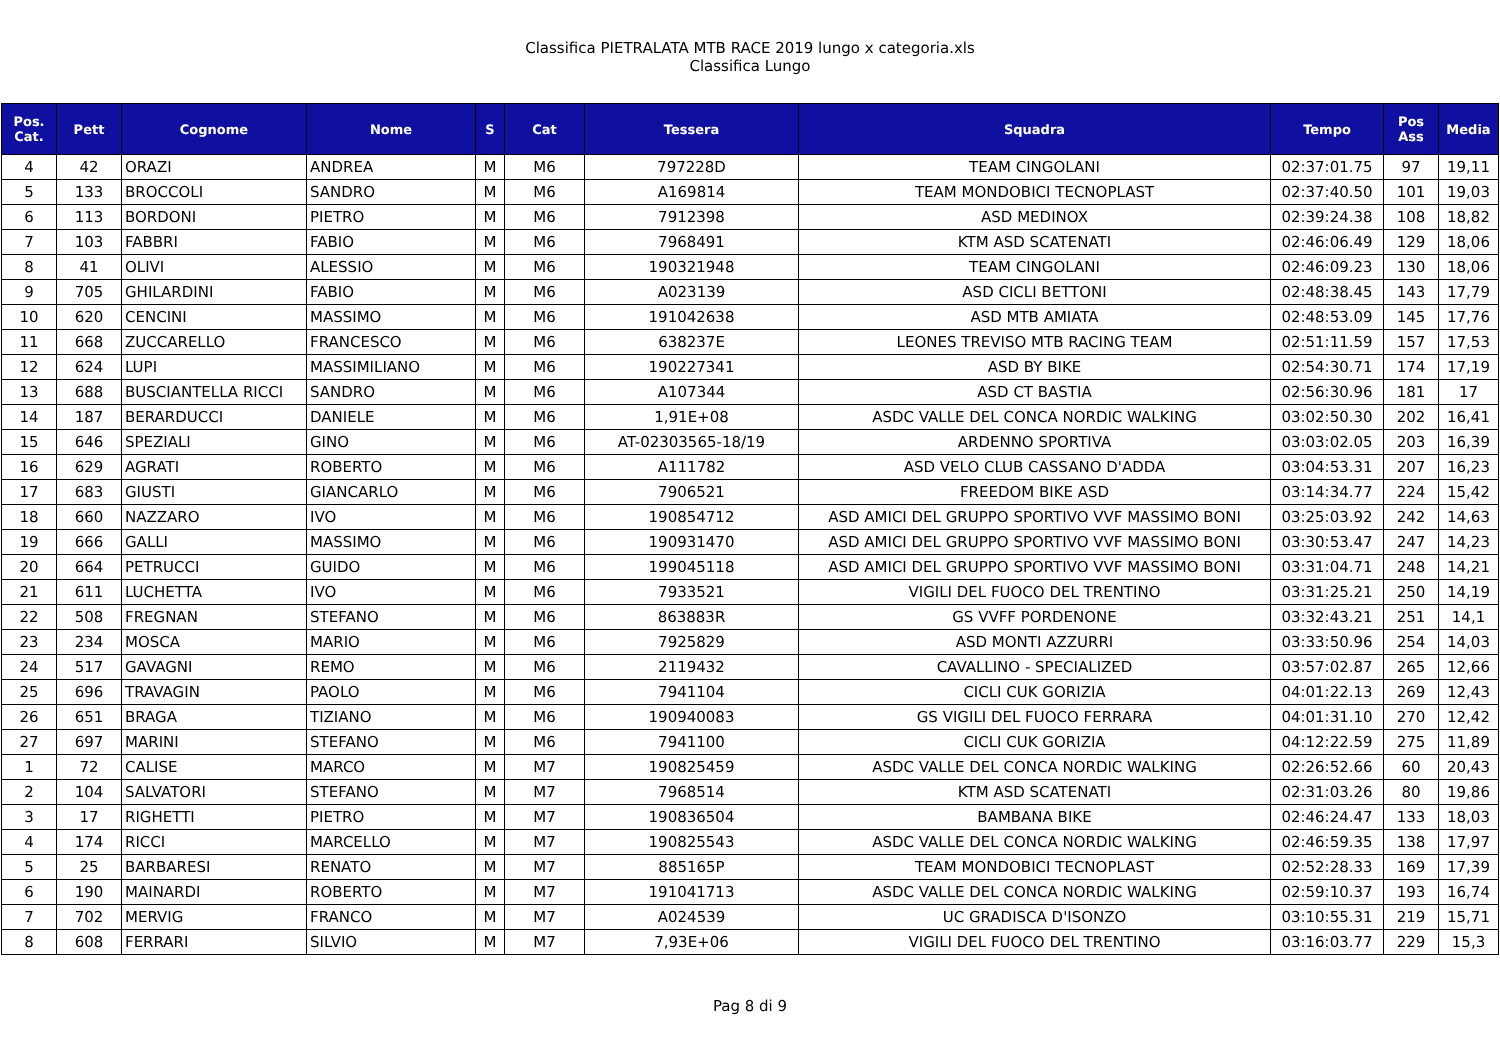Classifica PIETRALATA MTB RACE 2019 lungo x categoria.xls
Classifica Lungo
| Pos. Cat. | Pett | Cognome | Nome | S | Cat | Tessera | Squadra | Tempo | Pos Ass | Media |
| --- | --- | --- | --- | --- | --- | --- | --- | --- | --- | --- |
| 4 | 42 | ORAZI | ANDREA | M | M6 | 797228D | TEAM CINGOLANI | 02:37:01.75 | 97 | 19,11 |
| 5 | 133 | BROCCOLI | SANDRO | M | M6 | A169814 | TEAM MONDOBICI TECNOPLAST | 02:37:40.50 | 101 | 19,03 |
| 6 | 113 | BORDONI | PIETRO | M | M6 | 7912398 | ASD MEDINOX | 02:39:24.38 | 108 | 18,82 |
| 7 | 103 | FABBRI | FABIO | M | M6 | 7968491 | KTM ASD SCATENATI | 02:46:06.49 | 129 | 18,06 |
| 8 | 41 | OLIVI | ALESSIO | M | M6 | 190321948 | TEAM CINGOLANI | 02:46:09.23 | 130 | 18,06 |
| 9 | 705 | GHILARDINI | FABIO | M | M6 | A023139 | ASD CICLI BETTONI | 02:48:38.45 | 143 | 17,79 |
| 10 | 620 | CENCINI | MASSIMO | M | M6 | 191042638 | ASD MTB AMIATA | 02:48:53.09 | 145 | 17,76 |
| 11 | 668 | ZUCCARELLO | FRANCESCO | M | M6 | 638237E | LEONES TREVISO MTB RACING TEAM | 02:51:11.59 | 157 | 17,53 |
| 12 | 624 | LUPI | MASSIMILIANO | M | M6 | 190227341 | ASD BY BIKE | 02:54:30.71 | 174 | 17,19 |
| 13 | 688 | BUSCIANTELLA RICCI | SANDRO | M | M6 | A107344 | ASD CT BASTIA | 02:56:30.96 | 181 | 17 |
| 14 | 187 | BERARDUCCI | DANIELE | M | M6 | 1,91E+08 | ASDC VALLE DEL CONCA NORDIC WALKING | 03:02:50.30 | 202 | 16,41 |
| 15 | 646 | SPEZIALI | GINO | M | M6 | AT-02303565-18/19 | ARDENNO SPORTIVA | 03:03:02.05 | 203 | 16,39 |
| 16 | 629 | AGRATI | ROBERTO | M | M6 | A111782 | ASD VELO CLUB CASSANO D'ADDA | 03:04:53.31 | 207 | 16,23 |
| 17 | 683 | GIUSTI | GIANCARLO | M | M6 | 7906521 | FREEDOM BIKE ASD | 03:14:34.77 | 224 | 15,42 |
| 18 | 660 | NAZZARO | IVO | M | M6 | 190854712 | ASD AMICI DEL GRUPPO SPORTIVO VVF MASSIMO BONI | 03:25:03.92 | 242 | 14,63 |
| 19 | 666 | GALLI | MASSIMO | M | M6 | 190931470 | ASD AMICI DEL GRUPPO SPORTIVO VVF MASSIMO BONI | 03:30:53.47 | 247 | 14,23 |
| 20 | 664 | PETRUCCI | GUIDO | M | M6 | 199045118 | ASD AMICI DEL GRUPPO SPORTIVO VVF MASSIMO BONI | 03:31:04.71 | 248 | 14,21 |
| 21 | 611 | LUCHETTA | IVO | M | M6 | 7933521 | VIGILI DEL FUOCO DEL TRENTINO | 03:31:25.21 | 250 | 14,19 |
| 22 | 508 | FREGNAN | STEFANO | M | M6 | 863883R | GS VVFF PORDENONE | 03:32:43.21 | 251 | 14,1 |
| 23 | 234 | MOSCA | MARIO | M | M6 | 7925829 | ASD MONTI AZZURRI | 03:33:50.96 | 254 | 14,03 |
| 24 | 517 | GAVAGNI | REMO | M | M6 | 2119432 | CAVALLINO - SPECIALIZED | 03:57:02.87 | 265 | 12,66 |
| 25 | 696 | TRAVAGIN | PAOLO | M | M6 | 7941104 | CICLI CUK GORIZIA | 04:01:22.13 | 269 | 12,43 |
| 26 | 651 | BRAGA | TIZIANO | M | M6 | 190940083 | GS VIGILI DEL FUOCO FERRARA | 04:01:31.10 | 270 | 12,42 |
| 27 | 697 | MARINI | STEFANO | M | M6 | 7941100 | CICLI CUK GORIZIA | 04:12:22.59 | 275 | 11,89 |
| 1 | 72 | CALISE | MARCO | M | M7 | 190825459 | ASDC VALLE DEL CONCA NORDIC WALKING | 02:26:52.66 | 60 | 20,43 |
| 2 | 104 | SALVATORI | STEFANO | M | M7 | 7968514 | KTM ASD SCATENATI | 02:31:03.26 | 80 | 19,86 |
| 3 | 17 | RIGHETTI | PIETRO | M | M7 | 190836504 | BAMBANA BIKE | 02:46:24.47 | 133 | 18,03 |
| 4 | 174 | RICCI | MARCELLO | M | M7 | 190825543 | ASDC VALLE DEL CONCA NORDIC WALKING | 02:46:59.35 | 138 | 17,97 |
| 5 | 25 | BARBARESI | RENATO | M | M7 | 885165P | TEAM MONDOBICI TECNOPLAST | 02:52:28.33 | 169 | 17,39 |
| 6 | 190 | MAINARDI | ROBERTO | M | M7 | 191041713 | ASDC VALLE DEL CONCA NORDIC WALKING | 02:59:10.37 | 193 | 16,74 |
| 7 | 702 | MERVIG | FRANCO | M | M7 | A024539 | UC GRADISCA D'ISONZO | 03:10:55.31 | 219 | 15,71 |
| 8 | 608 | FERRARI | SILVIO | M | M7 | 7,93E+06 | VIGILI DEL FUOCO DEL TRENTINO | 03:16:03.77 | 229 | 15,3 |
Pag 8 di 9